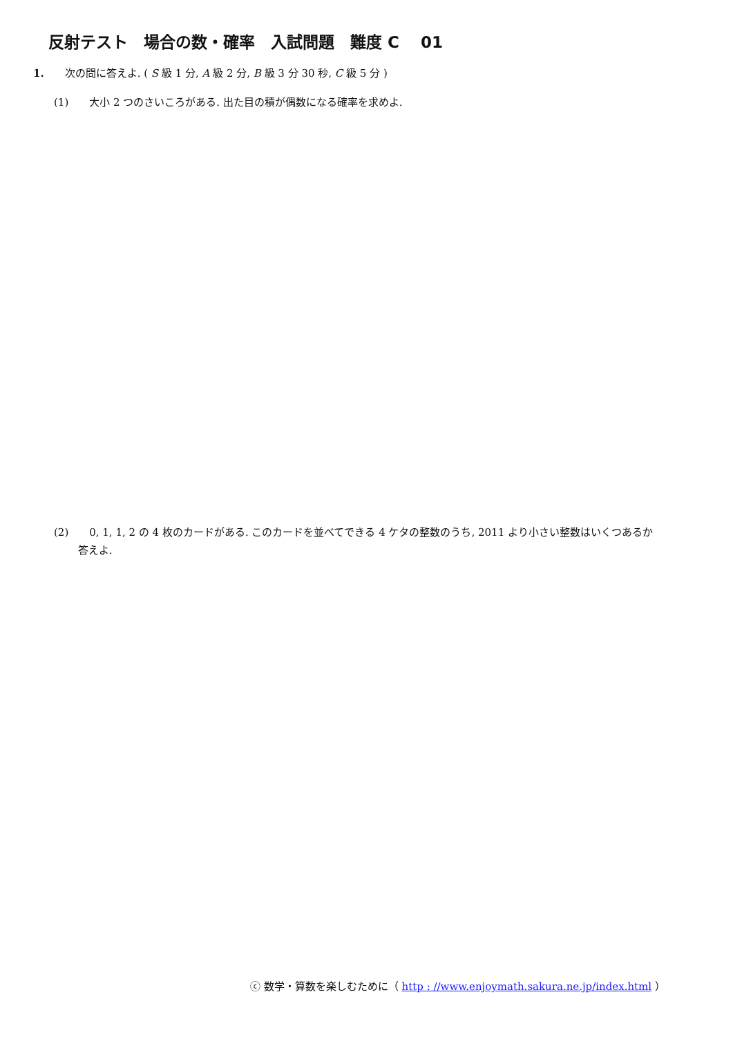反射テスト　場合の数・確率　入試問題　難度 C　 01
1.　　次の問に答えよ. ( S 級 1 分, A 級 2 分, B 級 3 分 30 秒, C 級 5 分 )
(1)　　大小 2 つのさいころがある. 出た目の積が偶数になる確率を求めよ.
(2)　　0, 1, 1, 2 の 4 枚のカードがある. このカードを並べてできる 4 ケタの整数のうち, 2011 より小さい整数はいくつあるか
　　 答えよ.
ⓒ 数学・算数を楽しむために（ http : //www.enjoymath.sakura.ne.jp/index.html ）